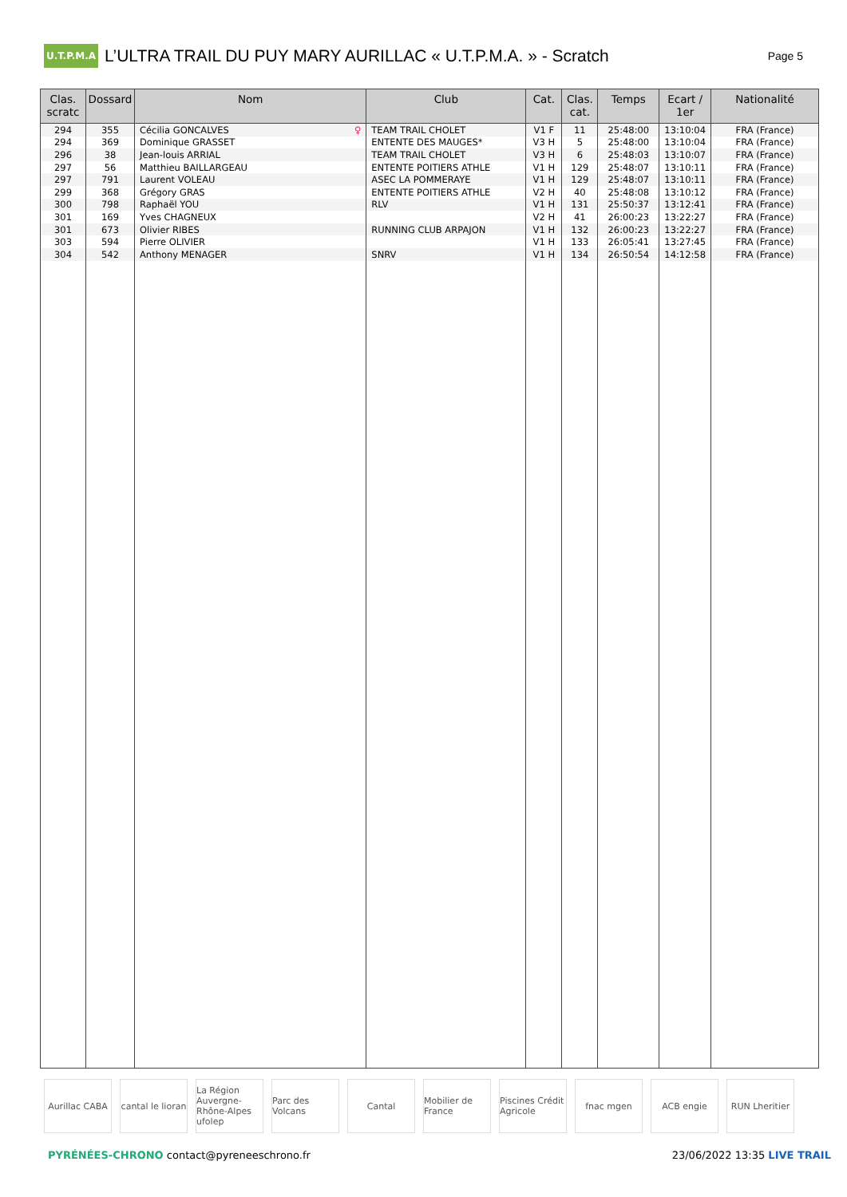U.T.P.M.A
L’ULTRA TRAIL DU PUY MARY AURILLAC « U.T.P.M.A. » - Scratch
Page 5
| Clas. scratc | Dossard | Nom | Club | Cat. | Clas. cat. | Temps | Ecart / 1er | Nationalité |
| --- | --- | --- | --- | --- | --- | --- | --- | --- |
| 294 | 355 | Cécilia GONCALVES ♀ | TEAM TRAIL CHOLET | V1 F | 11 | 25:48:00 | 13:10:04 | FRA (France) |
| 294 | 369 | Dominique GRASSET | ENTENTE DES MAUGES* | V3 H | 5 | 25:48:00 | 13:10:04 | FRA (France) |
| 296 | 38 | Jean-louis ARRIAL | TEAM TRAIL CHOLET | V3 H | 6 | 25:48:03 | 13:10:07 | FRA (France) |
| 297 | 56 | Matthieu BAILLARGEAU | ENTENTE POITIERS ATHLE | V1 H | 129 | 25:48:07 | 13:10:11 | FRA (France) |
| 297 | 791 | Laurent VOLEAU | ASEC LA POMMERAYE | V1 H | 129 | 25:48:07 | 13:10:11 | FRA (France) |
| 299 | 368 | Grégory GRAS | ENTENTE POITIERS ATHLE | V2 H | 40 | 25:48:08 | 13:10:12 | FRA (France) |
| 300 | 798 | Raphaël YOU | RLV | V1 H | 131 | 25:50:37 | 13:12:41 | FRA (France) |
| 301 | 169 | Yves CHAGNEUX | | V2 H | 41 | 26:00:23 | 13:22:27 | FRA (France) |
| 301 | 673 | Olivier RIBES | RUNNING CLUB ARPAJON | V1 H | 132 | 26:00:23 | 13:22:27 | FRA (France) |
| 303 | 594 | Pierre OLIVIER | | V1 H | 133 | 26:05:41 | 13:27:45 | FRA (France) |
| 304 | 542 | Anthony MENAGER | SNRV | V1 H | 134 | 26:50:54 | 14:12:58 | FRA (France) |
Aurillac CABA cantal le lioran La Région Auvergne-Rhône-Alpes ufolep
Parc des Volcans Cantal Mobilier de France Piscines Crédit Agricole fnac mgen ACB engie RUN Lheritier
PYRÉNÉES-CHRONO contact@pyreneeschrono.fr
23/06/2022 13:35 LIVE TRAIL